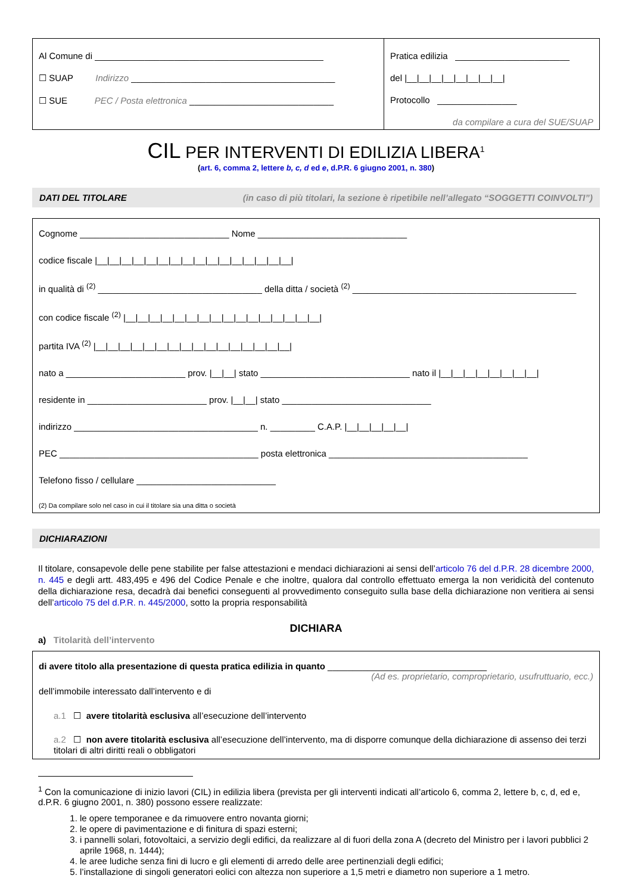Al Comune di ______________________________________________
☐ SUAP Indirizzo _________________________________________
☐ SUE PEC / Posta elettronica _____________________________
Pratica edilizia _______________________
del |__|__|__|__|__|__|__|__|
Protocollo ________________
da compilare a cura del SUE/SUAP
CIL PER INTERVENTI DI EDILIZIA LIBERA<sup>1</sup>
(art. 6, comma 2, lettere b, c, d ed e, d.P.R. 6 giugno 2001, n. 380)
DATI DEL TITOLARE (in caso di più titolari, la sezione è ripetibile nell’allegato “SOGGETTI COINVOLTI”)
Cognome ______________________________ Nome ______________________________
codice fiscale |__|__|__|__|__|__|__|__|__|__|__|__|__|__|__|__|
in qualità di <sup>(2)</sup> _________________________________ della ditta / società <sup>(2)</sup> _____________________________________________
con codice fiscale <sup>(2)</sup> |__|__|__|__|__|__|__|__|__|__|__|__|__|__|__|__|
partita IVA <sup>(2)</sup> |__|__|__|__|__|__|__|__|__|__|__|__|__|__|__|__|
nato a ________________________ prov. |__|__| stato ______________________________ nato il |__|__|__|__|__|__|__|__|
residente in ________________________ prov. |__|__| stato ______________________________
indirizzo _____________________________________ n. _________ C.A.P. |__|__|__|__|__|
PEC ________________________________________ posta elettronica ________________________________________
Telefono fisso / cellulare ____________________________
(2) Da compilare solo nel caso in cui il titolare sia una ditta o società
DICHIARAZIONI
Il titolare, consapevole delle pene stabilite per false attestazioni e mendaci dichiarazioni ai sensi dell’articolo 76 del d.P.R. 28 dicembre 2000, n. 445 e degli artt. 483,495 e 496 del Codice Penale e che inoltre, qualora dal controllo effettuato emerga la non veridicità del contenuto della dichiarazione resa, decadrà dai benefici conseguenti al provvedimento conseguito sulla base della dichiarazione non veritiera ai sensi dell’articolo 75 del d.P.R. n. 445/2000, sotto la propria responsabilità
DICHIARA
a) Titolarità dell’intervento
di avere titolo alla presentazione di questa pratica edilizia in quanto ________________________________
(Ad es. proprietario, comproprietario, usufruttuario, ecc.)
dell’immobile interessato dall’intervento e di
a.1 ☐ avere titolarità esclusiva all’esecuzione dell’intervento
a.2 ☐ non avere titolarità esclusiva all’esecuzione dell’intervento, ma di disporre comunque della dichiarazione di assenso dei terzi titolari di altri diritti reali o obbligatori
<sup>1</sup> Con la comunicazione di inizio lavori (CIL) in edilizia libera (prevista per gli interventi indicati all’articolo 6, comma 2, lettere b, c, d, ed e, d.P.R. 6 giugno 2001, n. 380) possono essere realizzate:
1. le opere temporanee e da rimuovere entro novanta giorni;
2. le opere di pavimentazione e di finitura di spazi esterni;
3. i pannelli solari, fotovoltaici, a servizio degli edifici, da realizzare al di fuori della zona A (decreto del Ministro per i lavori pubblici 2 aprile 1968, n. 1444);
4. le aree ludiche senza fini di lucro e gli elementi di arredo delle aree pertinenziali degli edifici;
5. l’installazione di singoli generatori eolici con altezza non superiore a 1,5 metri e diametro non superiore a 1 metro.